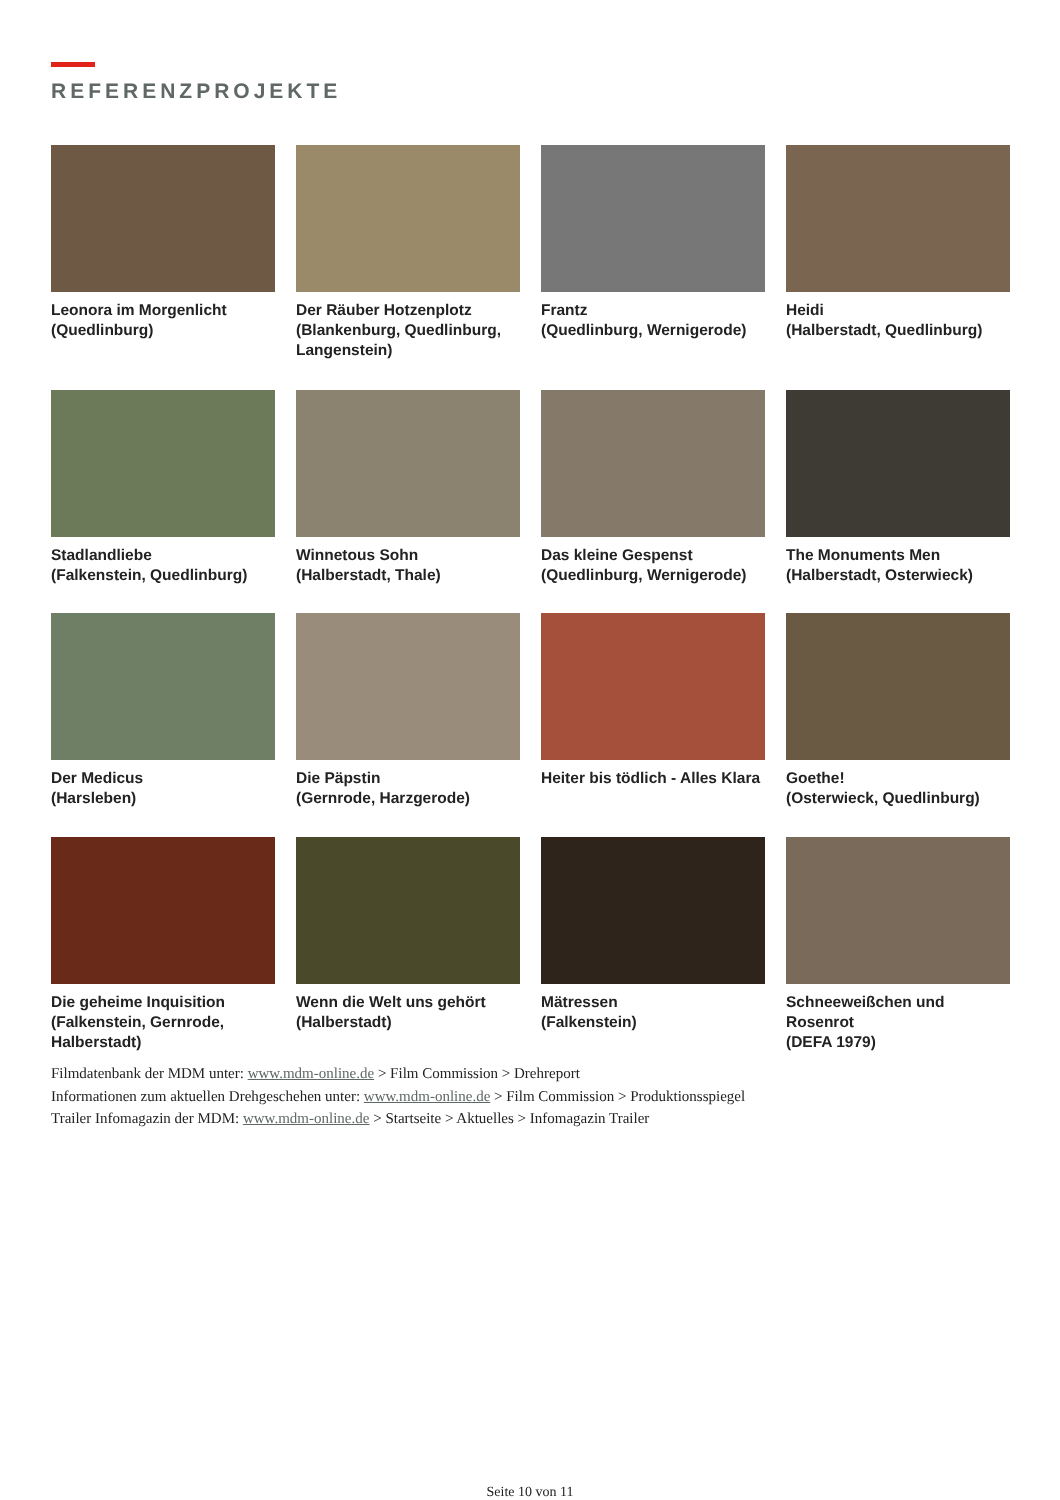REFERENZPROJEKTE
Leonora im Morgenlicht
(Quedlinburg)
Der Räuber Hotzenplotz
(Blankenburg, Quedlinburg, Langenstein)
Frantz
(Quedlinburg, Wernigerode)
Heidi
(Halberstadt, Quedlinburg)
Stadlandliebe
(Falkenstein, Quedlinburg)
Winnetous Sohn
(Halberstadt, Thale)
Das kleine Gespenst
(Quedlinburg, Wernigerode)
The Monuments Men
(Halberstadt, Osterwieck)
Der Medicus
(Harsleben)
Die Päpstin
(Gernrode, Harzgerode)
Heiter bis tödlich - Alles Klara
Goethe!
(Osterwieck, Quedlinburg)
Die geheime Inquisition
(Falkenstein, Gernrode, Halberstadt)
Wenn die Welt uns gehört
(Halberstadt)
Mätressen
(Falkenstein)
Schneeweißchen und Rosenrot
(DEFA 1979)
Filmdatenbank der MDM unter: www.mdm-online.de > Film Commission > Drehreport
Informationen zum aktuellen Drehgeschehen unter: www.mdm-online.de > Film Commission > Produktionsspiegel
Trailer Infomagazin der MDM: www.mdm-online.de > Startseite > Aktuelles > Infomagazin Trailer
Seite 10 von 11